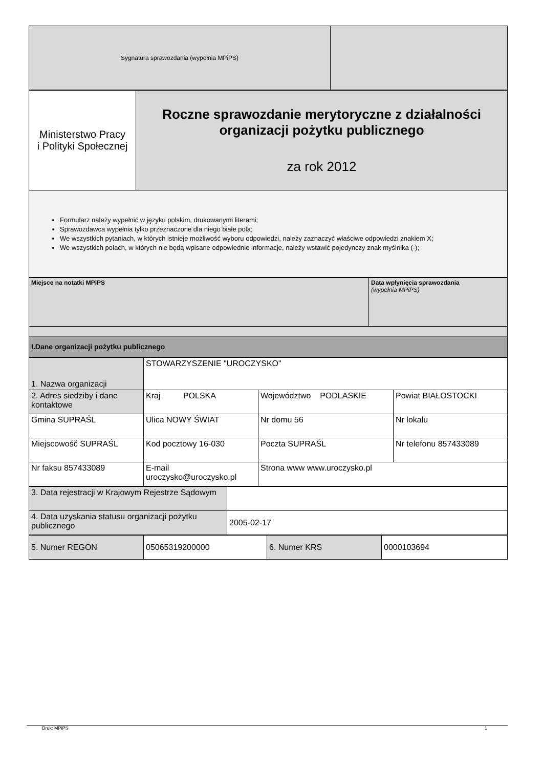| Sygnatura sprawozdania (wypełnia MPiPS) | |
| Ministerstwo Pracy i Polityki Społecznej | Roczne sprawozdanie merytoryczne z działalności organizacji pożytku publicznego za rok 2012 |
| Formularz należy wypełnić w języku polskim, drukowanymi literami; Sprawozdawca wypełnia tylko przeznaczone dla niego białe pola; We wszystkich pytaniach, w których istnieje możliwość wyboru odpowiedzi, należy zaznaczyć właściwe odpowiedzi znakiem X; We wszystkich polach, w których nie będą wpisane odpowiednie informacje, należy wstawić pojedynczy znak myślnika (-); | |
| Miejsce na notatki MPiPS | Data wpłynięcia sprawozdania (wypełnia MPiPS) |
| I.Dane organizacji pożytku publicznego | |
| 1. Nazwa organizacji | STOWARZYSZENIE "UROCZYSKO" | | |
| 2. Adres siedziby i dane kontaktowe | Kraj POLSKA | Województwo PODLASKIE | Powiat BIAŁOSTOCKI |
| Gmina SUPRAŚL | Ulica NOWY ŚWIAT | Nr domu 56 | Nr lokalu |
| Miejscowość SUPRAŚL | Kod pocztowy 16-030 | Poczta SUPRAŚL | Nr telefonu 857433089 |
| Nr faksu 857433089 | E-mail uroczysko@uroczysko.pl | Strona www www.uroczysko.pl | |
| 3. Data rejestracji w Krajowym Rejestrze Sądowym | |
| 4. Data uzyskania statusu organizacji pożytku publicznego | 2005-02-17 |
| 5. Numer REGON | 05065319200000 | 6. Numer KRS | 0000103694 |
Druk: MPiPS 1